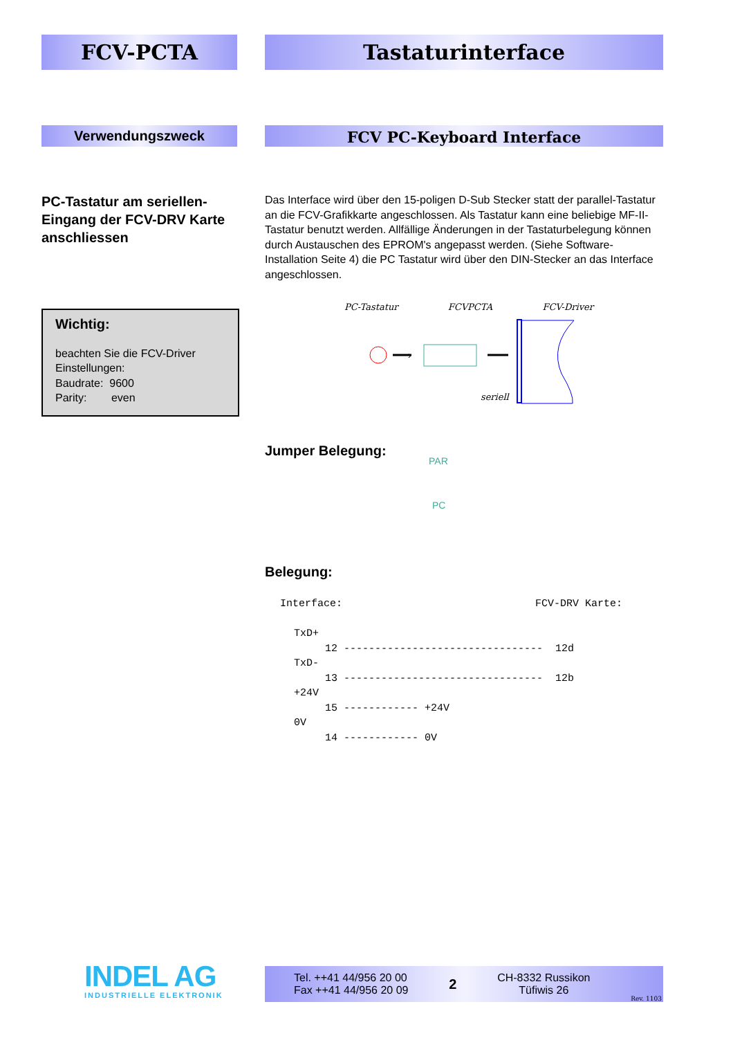FCV-PCTA Tastaturinterface
Verwendungszweck
FCV PC-Keyboard Interface
PC-Tastatur am seriellen-Eingang der FCV-DRV Karte anschliessen
Das Interface wird über den 15-poligen D-Sub Stecker statt der parallel-Tastatur an die FCV-Grafikkarte angeschlossen. Als Tastatur kann eine beliebige MF-II-Tastatur benutzt werden. Allfällige Änderungen in der Tastaturbelegung können durch Austauschen des EPROM's angepasst werden. (Siehe Software-Installation Seite 4) die PC Tastatur wird über den DIN-Stecker an das Interface angeschlossen.
Wichtig:
beachten Sie die FCV-Driver
Einstellungen:
Baudrate: 9600
Parity: even
PC-Tastatur FCVPCTA FCV-Driver
›
seriell
Jumper Belegung:
PAR
PC
Belegung:
Interface:                               FCV-DRV Karte:
TxD+
     12 --------------------------------  12d
TxD-
     13 --------------------------------  12b
+24V
     15 ------------ +24V
0V
     14 ------------ 0V
INDEL AG
INDUSTRIELLE ELEKTRONIK
Tel. ++41 44/956 20 00
Fax ++41 44/956 20 09
2
CH-8332 Russikon
Tüfiwis 26
Rev. 1103